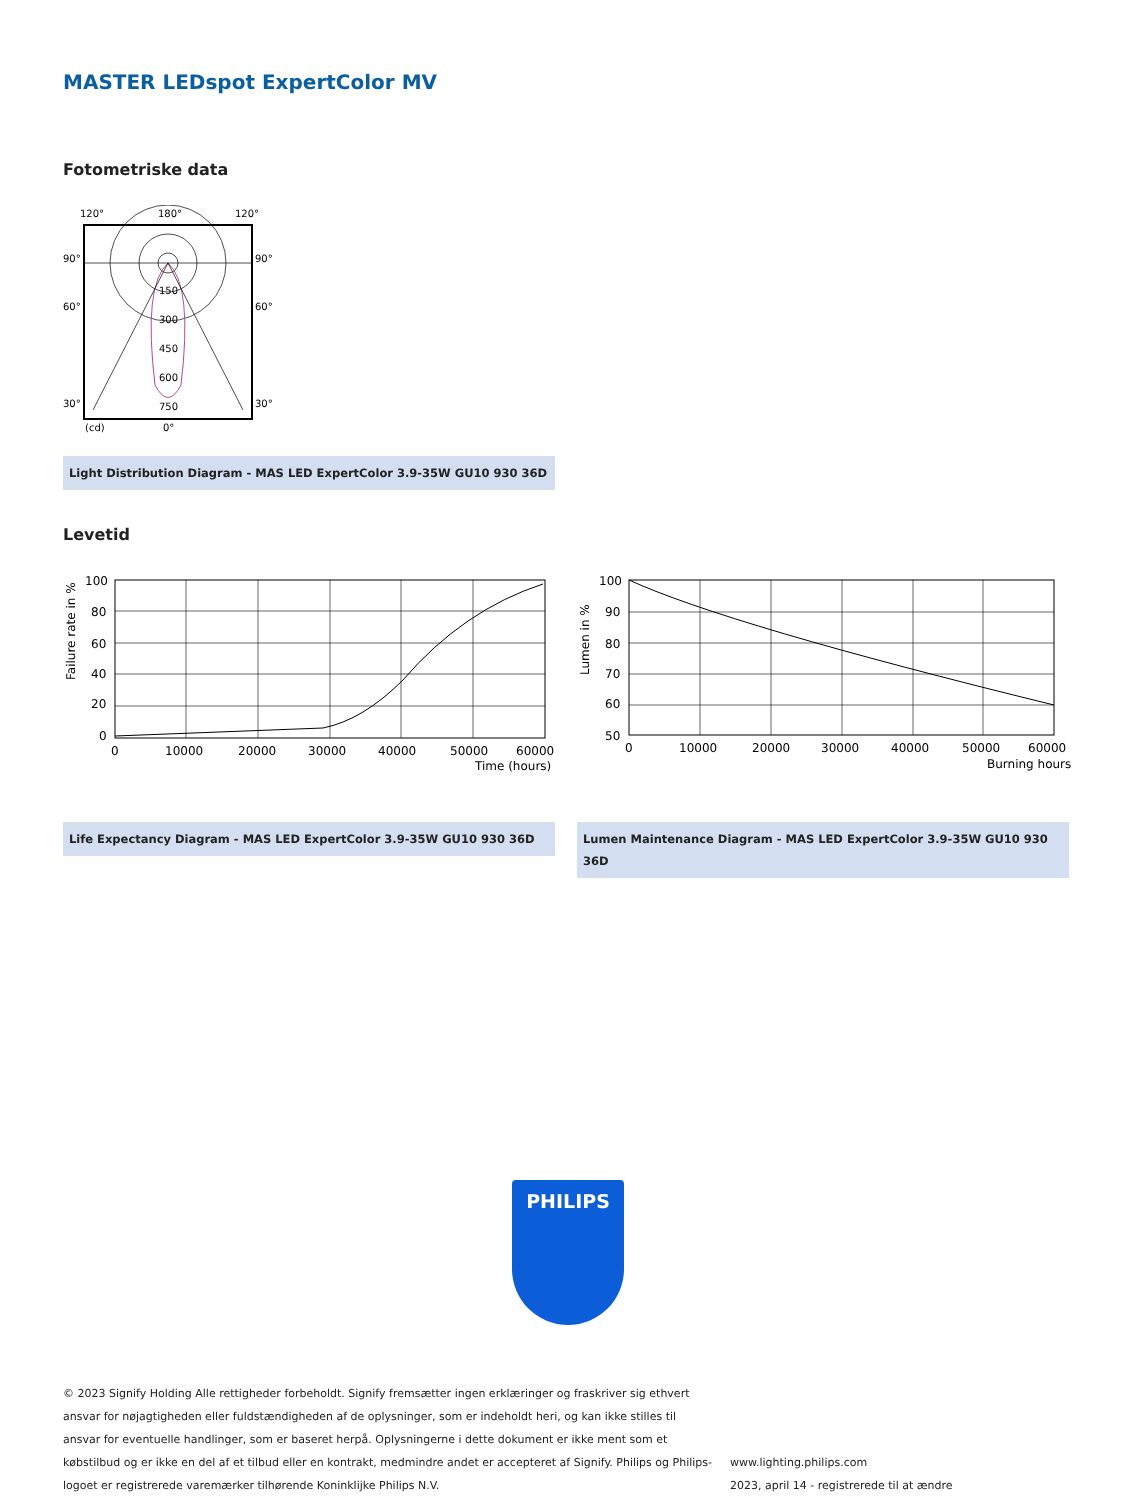MASTER LEDspot ExpertColor MV
Fotometriske data
120°
180°
120°
90°
90°
60°
60°
30°
30°
150
300
450
600
750
(cd)
0°
Light Distribution Diagram - MAS LED ExpertColor 3.9-35W GU10 930 36D
Levetid
100
80
60
40
20
0
0
10000
20000
30000
40000
50000
60000
Time (hours)
Failure rate in %
100
90
80
70
60
50
0
10000
20000
30000
40000
50000
60000
Burning hours
Lumen in %
Life Expectancy Diagram - MAS LED ExpertColor 3.9-35W GU10 930 36D Lumen Maintenance Diagram - MAS LED ExpertColor 3.9-35W GU10 930 36D
PHILIPS
© 2023 Signify Holding Alle rettigheder forbeholdt. Signify fremsætter ingen erklæringer og fraskriver sig ethvert ansvar for nøjagtigheden eller fuldstændigheden af de oplysninger, som er indeholdt heri, og kan ikke stilles til ansvar for eventuelle handlinger, som er baseret herpå. Oplysningerne i dette dokument er ikke ment som et købstilbud og er ikke en del af et tilbud eller en kontrakt, medmindre andet er accepteret af Signify. Philips og Philips-logoet er registrerede varemærker tilhørende Koninklijke Philips N.V.
www.lighting.philips.com
2023, april 14 - registrerede til at ændre